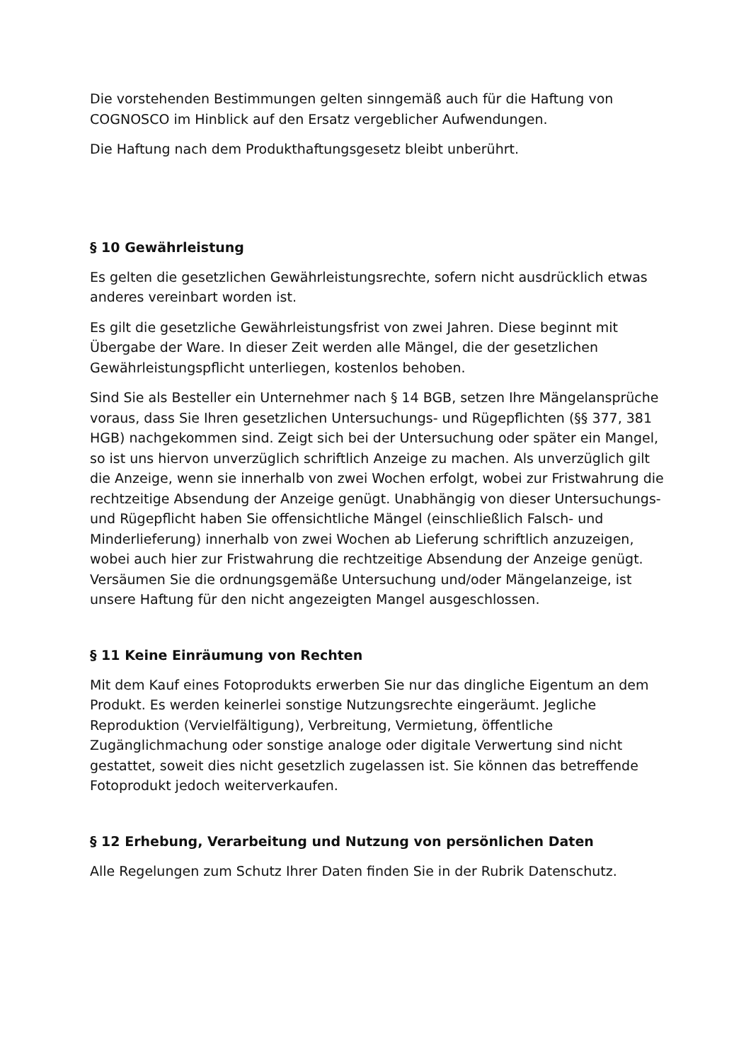Die vorstehenden Bestimmungen gelten sinngemäß auch für die Haftung von COGNOSCO im Hinblick auf den Ersatz vergeblicher Aufwendungen.
Die Haftung nach dem Produkthaftungsgesetz bleibt unberührt.
§ 10 Gewährleistung
Es gelten die gesetzlichen Gewährleistungsrechte, sofern nicht ausdrücklich etwas anderes vereinbart worden ist.
Es gilt die gesetzliche Gewährleistungsfrist von zwei Jahren. Diese beginnt mit Übergabe der Ware. In dieser Zeit werden alle Mängel, die der gesetzlichen Gewährleistungspflicht unterliegen, kostenlos behoben.
Sind Sie als Besteller ein Unternehmer nach § 14 BGB, setzen Ihre Mängelansprüche voraus, dass Sie Ihren gesetzlichen Untersuchungs- und Rügepflichten (§§ 377, 381 HGB) nachgekommen sind. Zeigt sich bei der Untersuchung oder später ein Mangel, so ist uns hiervon unverzüglich schriftlich Anzeige zu machen. Als unverzüglich gilt die Anzeige, wenn sie innerhalb von zwei Wochen erfolgt, wobei zur Fristwahrung die rechtzeitige Absendung der Anzeige genügt. Unabhängig von dieser Untersuchungs- und Rügepflicht haben Sie offensichtliche Mängel (einschließlich Falsch- und Minderlieferung) innerhalb von zwei Wochen ab Lieferung schriftlich anzuzeigen, wobei auch hier zur Fristwahrung die rechtzeitige Absendung der Anzeige genügt. Versäumen Sie die ordnungsgemäße Untersuchung und/oder Mängelanzeige, ist unsere Haftung für den nicht angezeigten Mangel ausgeschlossen.
§ 11 Keine Einräumung von Rechten
Mit dem Kauf eines Fotoprodukts erwerben Sie nur das dingliche Eigentum an dem Produkt. Es werden keinerlei sonstige Nutzungsrechte eingeräumt. Jegliche Reproduktion (Vervielfältigung), Verbreitung, Vermietung, öffentliche Zugänglichmachung oder sonstige analoge oder digitale Verwertung sind nicht gestattet, soweit dies nicht gesetzlich zugelassen ist. Sie können das betreffende Fotoprodukt jedoch weiterverkaufen.
§ 12 Erhebung, Verarbeitung und Nutzung von persönlichen Daten
Alle Regelungen zum Schutz Ihrer Daten finden Sie in der Rubrik Datenschutz.